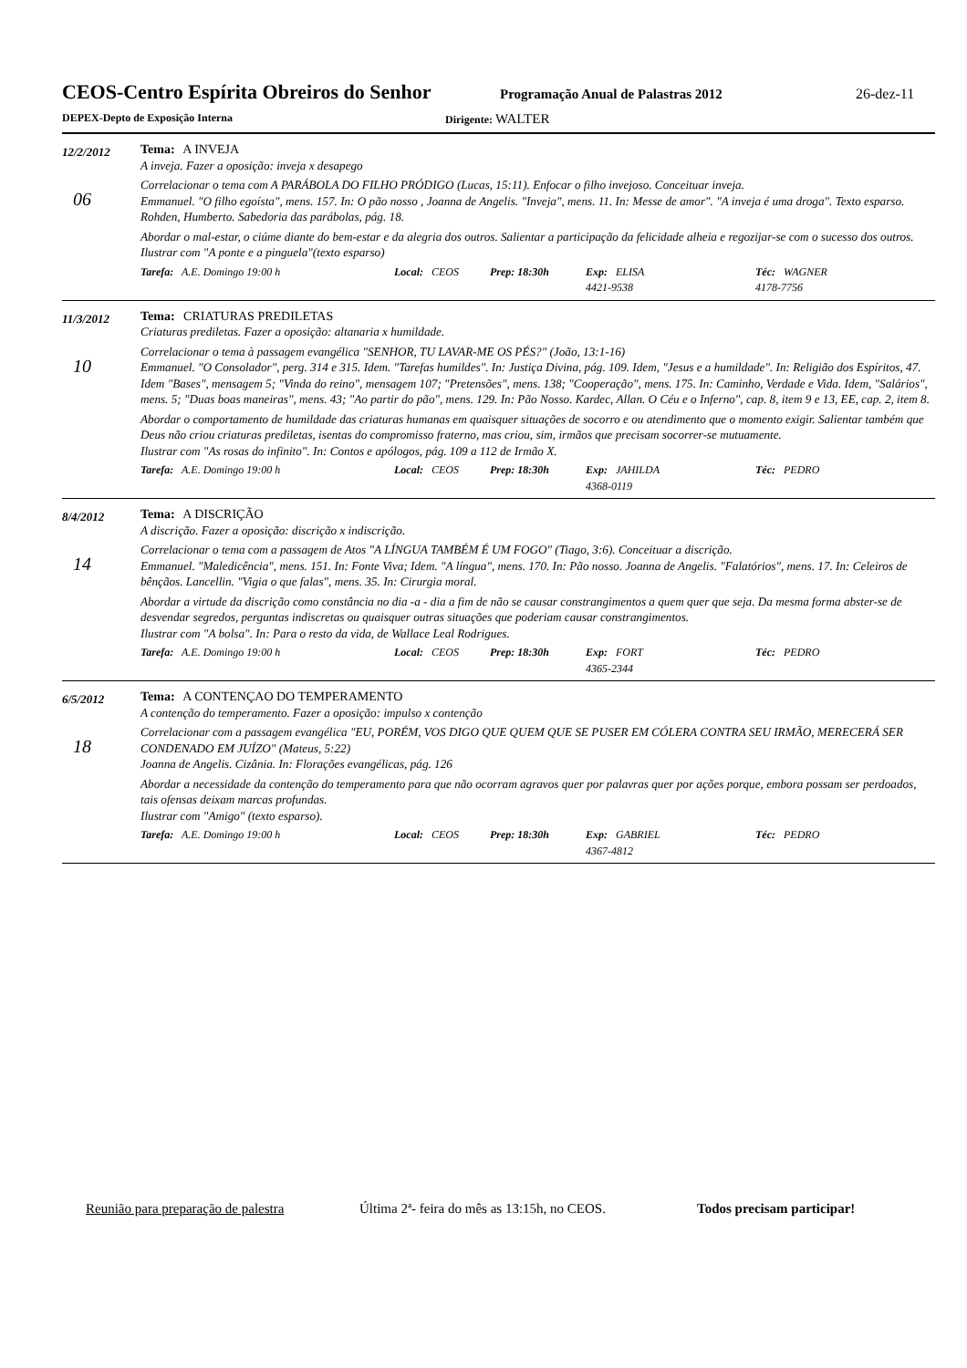CEOS-Centro Espírita Obreiros do Senhor
Programação Anual de Palastras 2012
26-dez-11
DEPEX-Depto de Exposição Interna Dirigente: WALTER
12/2/2012
06
Tema: A INVEJA
A inveja. Fazer a oposição: inveja x desapego
Correlacionar o tema com A PARÁBOLA DO FILHO PRÓDIGO (Lucas, 15:11). Enfocar o filho invejoso. Conceituar inveja.
Emmanuel. "O filho egoísta", mens. 157. In: O pão nosso , Joanna de Angelis. "Inveja", mens. 11. In: Messe de amor". "A inveja é uma droga". Texto esparso.
Rohden, Humberto. Sabedoria das parábolas, pág. 18.
Abordar o mal-estar, o ciúme diante do bem-estar e da alegria dos outros. Salientar a participação da felicidade alheia e regozijar-se com o sucesso dos outros.
Ilustrar com "A ponte e a pinguela"(texto esparso)
Tarefa: A.E. Domingo 19:00 h Local: CEOS Prep: 18:30h Exp: ELISA
4421-9538
Téc: WAGNER
4178-7756
11/3/2012
10
Tema: CRIATURAS PREDILETAS
Criaturas prediletas. Fazer a oposição: altanaria x humildade.
Correlacionar o tema à passagem evangélica "SENHOR, TU LAVAR-ME OS PÉS?" (João, 13:1-16)
Emmanuel. "O Consolador", perg. 314 e 315. Idem. "Tarefas humildes". In: Justiça Divina, pág. 109. Idem, "Jesus e a humildade". In: Religião dos Espíritos, 47. Idem "Bases", mensagem 5; "Vinda do reino", mensagem 107; "Pretensões", mens. 138; "Cooperação", mens. 175. In: Caminho, Verdade e Vida. Idem, "Salários", mens. 5; "Duas boas maneiras", mens. 43; "Ao partir do pão", mens. 129. In: Pão Nosso. Kardec, Allan. O Céu e o Inferno", cap. 8, item 9 e 13, EE, cap. 2, item 8.
Abordar o comportamento de humildade das criaturas humanas em quaisquer situações de socorro e ou atendimento que o momento exigir. Salientar também que Deus não criou criaturas prediletas, isentas do compromisso fraterno, mas criou, sim, irmãos que precisam socorrer-se mutuamente.
Ilustrar com "As rosas do infinito". In: Contos e apólogos, pág. 109 a 112 de Irmão X.
Tarefa: A.E. Domingo 19:00 h Local: CEOS Prep: 18:30h Exp: JAHILDA
4368-0119
Téc: PEDRO
8/4/2012
14
Tema: A DISCRIÇÃO
A discrição. Fazer a oposição: discrição x indiscrição.
Correlacionar o tema com a passagem de Atos "A LÍNGUA TAMBÉM É UM FOGO" (Tiago, 3:6). Conceituar a discrição.
Emmanuel. "Maledicência", mens. 151. In: Fonte Viva; Idem. "A língua", mens. 170. In: Pão nosso. Joanna de Angelis. "Falatórios", mens. 17. In: Celeiros de bênçãos. Lancellin. "Vigia o que falas", mens. 35. In: Cirurgia moral.
Abordar a virtude da discrição como constância no dia -a - dia a fim de não se causar constrangimentos a quem quer que seja. Da mesma forma abster-se de desvendar segredos, perguntas indiscretas ou quaisquer outras situações que poderiam causar constrangimentos.
Ilustrar com "A bolsa". In: Para o resto da vida, de Wallace Leal Rodrigues.
Tarefa: A.E. Domingo 19:00 h Local: CEOS Prep: 18:30h Exp: FORT
4365-2344
Téc: PEDRO
6/5/2012
18
Tema: A CONTENÇAO DO TEMPERAMENTO
A contenção do temperamento. Fazer a oposição: impulso x contenção
Correlacionar com a passagem evangélica "EU, PORÉM, VOS DIGO QUE QUEM QUE SE PUSER EM CÓLERA CONTRA SEU IRMÃO, MERECERÁ SER CONDENADO EM JUÍZO" (Mateus, 5:22)
Joanna de Angelis. Cizânia. In: Florações evangélicas, pág. 126
Abordar a necessidade da contenção do temperamento para que não ocorram agravos quer por palavras quer por ações porque, embora possam ser perdoados, tais ofensas deixam marcas profundas.
Ilustrar com "Amigo" (texto esparso).
Tarefa: A.E. Domingo 19:00 h Local: CEOS Prep: 18:30h Exp: GABRIEL
4367-4812
Téc: PEDRO
Reunião para preparação de palestra Última 2ª- feira do mês as 13:15h, no CEOS. Todos precisam participar!